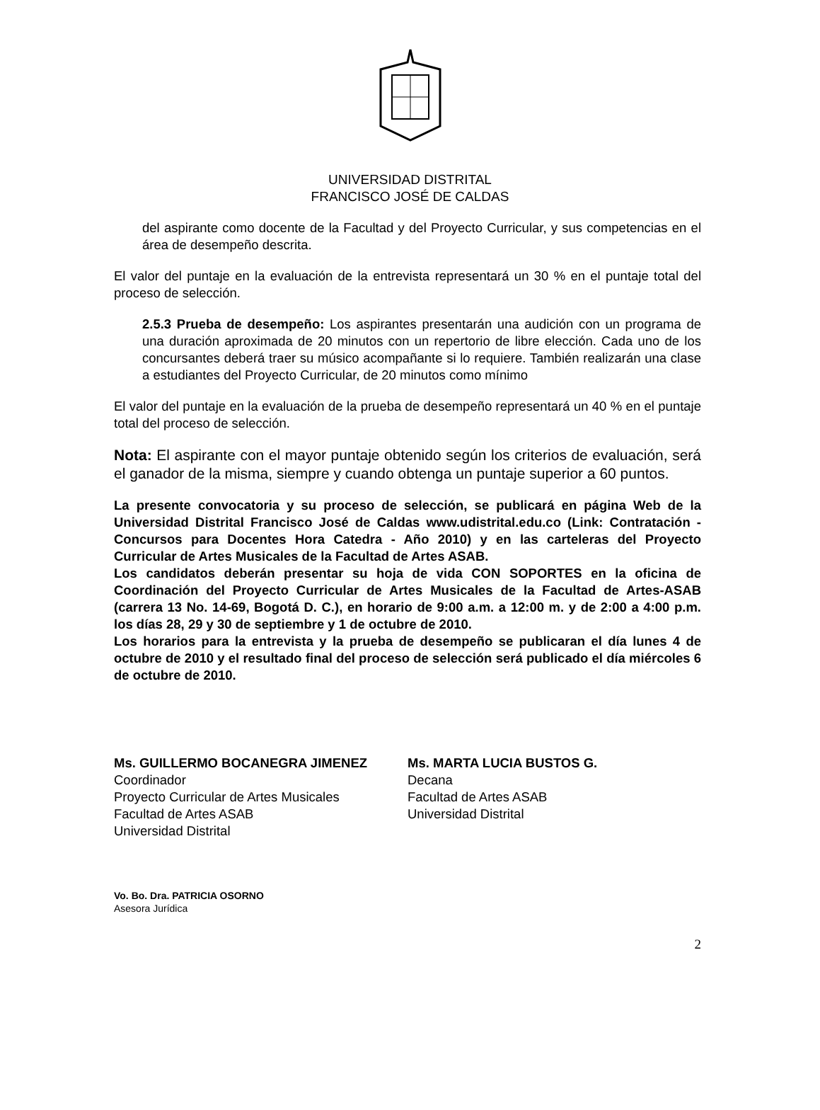UNIVERSIDAD DISTRITAL
FRANCISCO JOSÉ DE CALDAS
del aspirante como docente de la Facultad y del Proyecto Curricular, y sus competencias en el área de desempeño descrita.
El valor del puntaje en la evaluación de la entrevista representará un 30 % en el puntaje total del proceso de selección.
2.5.3 Prueba de desempeño: Los aspirantes presentarán una audición con un programa de una duración aproximada de 20 minutos con un repertorio de libre elección. Cada uno de los concursantes deberá traer su músico acompañante si lo requiere. También realizarán una clase a estudiantes del Proyecto Curricular, de 20 minutos como mínimo
El valor del puntaje en la evaluación de la prueba de desempeño representará un 40 % en el puntaje total del proceso de selección.
Nota: El aspirante con el mayor puntaje obtenido según los criterios de evaluación, será el ganador de la misma, siempre y cuando obtenga un puntaje superior a 60 puntos.
La presente convocatoria y su proceso de selección, se publicará en página Web de la Universidad Distrital Francisco José de Caldas www.udistrital.edu.co (Link: Contratación - Concursos para Docentes Hora Catedra - Año 2010) y en las carteleras del Proyecto Curricular de Artes Musicales de la Facultad de Artes ASAB.
Los candidatos deberán presentar su hoja de vida CON SOPORTES en la oficina de Coordinación del Proyecto Curricular de Artes Musicales de la Facultad de Artes-ASAB (carrera 13 No. 14-69, Bogotá D. C.), en horario de 9:00 a.m. a 12:00 m. y de 2:00 a 4:00 p.m. los días 28, 29 y 30 de septiembre y 1 de octubre de 2010.
Los horarios para la entrevista y la prueba de desempeño se publicaran el día lunes 4 de octubre de 2010 y el resultado final del proceso de selección será publicado el día miércoles 6 de octubre de 2010.
Ms. GUILLERMO BOCANEGRA JIMENEZ
Coordinador
Proyecto Curricular de Artes Musicales
Facultad de Artes ASAB
Universidad Distrital
Ms. MARTA LUCIA BUSTOS G.
Decana
Facultad de Artes ASAB
Universidad Distrital
Vo. Bo. Dra. PATRICIA OSORNO
Asesora Jurídica
2